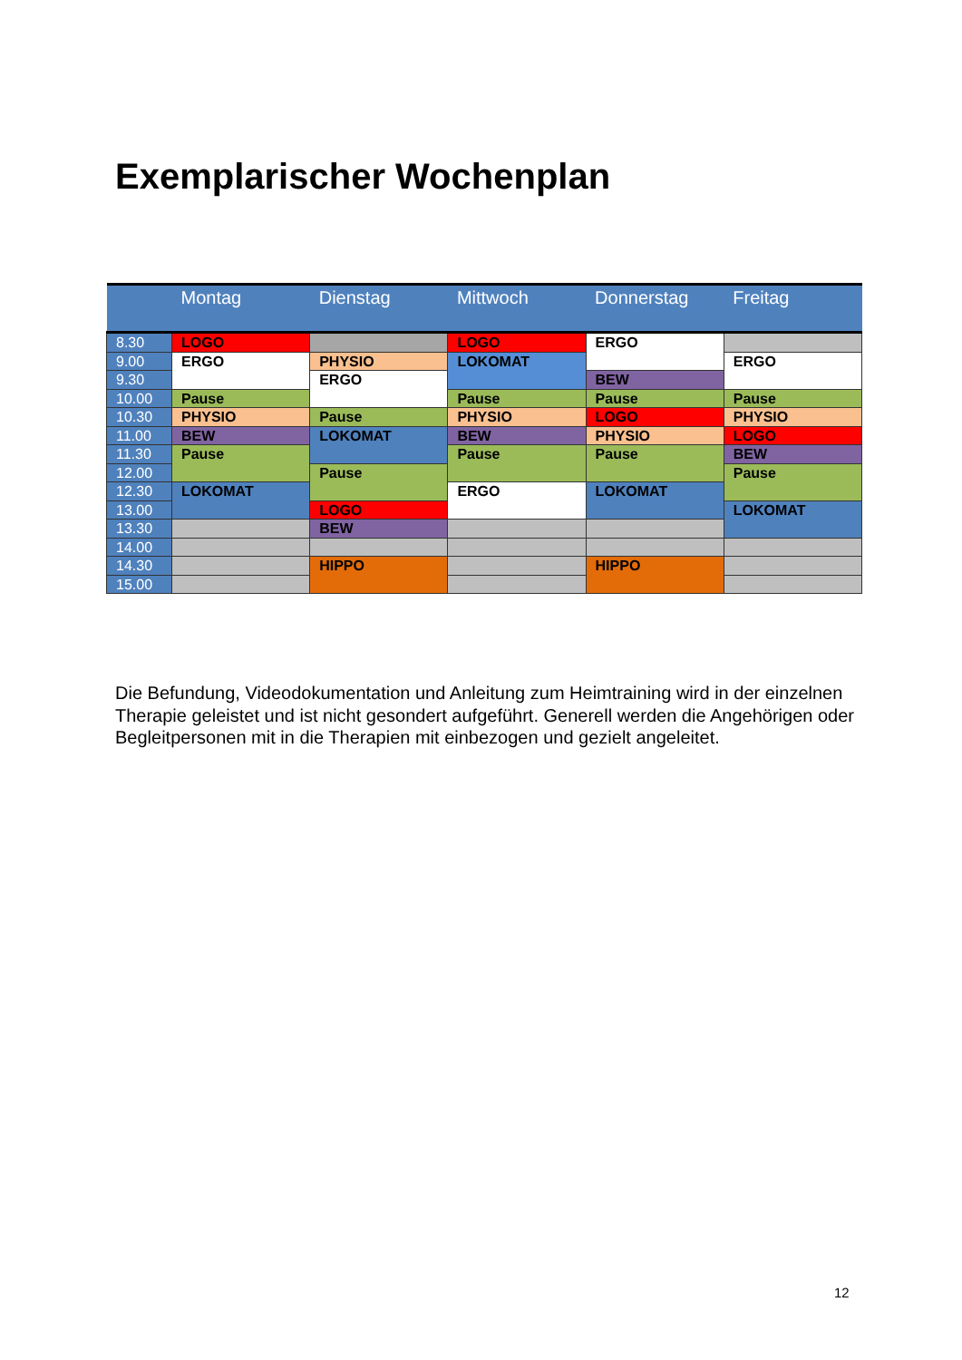Exemplarischer Wochenplan
| | Montag | Dienstag | Mittwoch | Donnerstag | Freitag |
| --- | --- | --- | --- | --- | --- |
| 8.30 | LOGO | | LOGO | ERGO | |
| 9.00 | ERGO | PHYSIO | LOKOMAT | | ERGO |
| 9.30 | | ERGO | | BEW | |
| 10.00 | Pause | | Pause | Pause | Pause |
| 10.30 | PHYSIO | Pause | PHYSIO | LOGO | PHYSIO |
| 11.00 | BEW | LOKOMAT | BEW | PHYSIO | LOGO |
| 11.30 | Pause | | Pause | Pause | BEW |
| 12.00 | | Pause | | | Pause |
| 12.30 | LOKOMAT | | ERGO | LOKOMAT | |
| 13.00 | | LOGO | | | LOKOMAT |
| 13.30 | | BEW | | | |
| 14.00 | | | | | |
| 14.30 | | HIPPO | | HIPPO | |
| 15.00 | | | | | |
Die Befundung, Videodokumentation und Anleitung zum Heimtraining wird in der einzelnen Therapie geleistet und ist nicht gesondert aufgeführt. Generell werden die Angehörigen oder Begleitpersonen mit in die Therapien mit einbezogen und gezielt angeleitet.
12